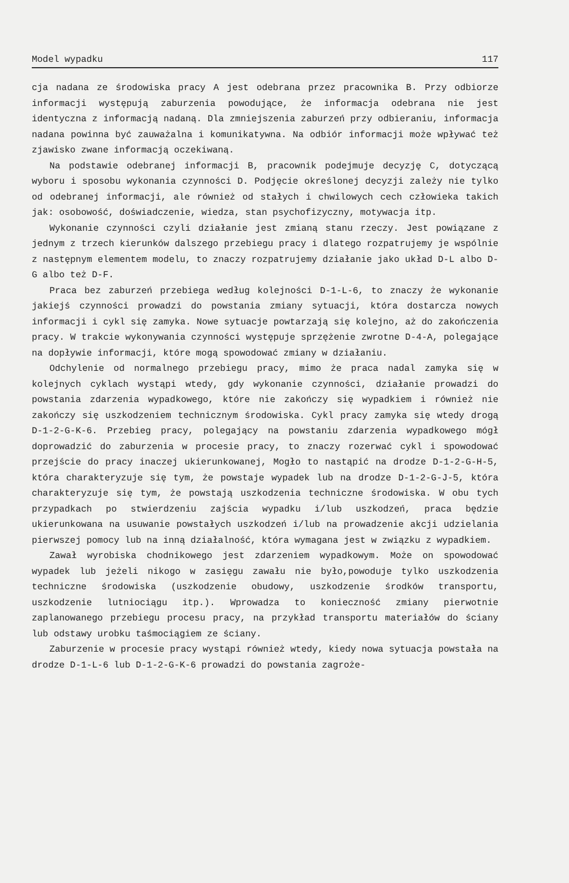Model wypadku 117
cja nadana ze środowiska pracy A jest odebrana przez pracownika B. Przy odbiorze informacji występują zaburzenia powodujące, że informacja odebrana nie jest identyczna z informacją nadaną. Dla zmniejszenia zaburzeń przy odbieraniu, informacja nadana powinna być zauważalna i komunikatywna. Na odbiór informacji może wpływać też zjawisko zwane informacją oczekiwaną.
Na podstawie odebranej informacji B, pracownik podejmuje decyzję C, dotyczącą wyboru i sposobu wykonania czynności D. Podjęcie określonej decyzji zależy nie tylko od odebranej informacji, ale również od stałych i chwilowych cech człowieka takich jak: osobowość, doświadczenie, wiedza, stan psychofizyczny, motywacja itp.
Wykonanie czynności czyli działanie jest zmianą stanu rzeczy. Jest powiązane z jednym z trzech kierunków dalszego przebiegu pracy i dlatego rozpatrujemy je wspólnie z następnym elementem modelu, to znaczy rozpatrujemy działanie jako układ D-L albo D-G albo też D-F.
Praca bez zaburzeń przebiega według kolejności D-1-L-6, to znaczy że wykonanie jakiejś czynności prowadzi do powstania zmiany sytuacji, która dostarcza nowych informacji i cykl się zamyka. Nowe sytuacje powtarzają się kolejno, aż do zakończenia pracy. W trakcie wykonywania czynności występuje sprzężenie zwrotne D-4-A, polegające na dopływie informacji, które mogą spowodować zmiany w działaniu.
Odchylenie od normalnego przebiegu pracy, mimo że praca nadal zamyka się w kolejnych cyklach wystąpi wtedy, gdy wykonanie czynności, działanie prowadzi do powstania zdarzenia wypadkowego, które nie zakończy się wypadkiem i również nie zakończy się uszkodzeniem technicznym środowiska. Cykl pracy zamyka się wtedy drogą D-1-2-G-K-6. Przebieg pracy, polegający na powstaniu zdarzenia wypadkowego mógł doprowadzić do zaburzenia w procesie pracy, to znaczy rozerwać cykl i spowodować przejście do pracy inaczej ukierunkowanej, Mogło to nastąpić na drodze D-1-2-G-H-5, która charakteryzuje się tym, że powstaje wypadek lub na drodze D-1-2-G-J-5, która charakteryzuje się tym, że powstają uszkodzenia techniczne środowiska. W obu tych przypadkach po stwierdzeniu zajścia wypadku i/lub uszkodzeń, praca będzie ukierunkowana na usuwanie powstałych uszkodzeń i/lub na prowadzenie akcji udzielania pierwszej pomocy lub na inną działalność, która wymagana jest w związku z wypadkiem.
Zawał wyrobiska chodnikowego jest zdarzeniem wypadkowym. Może on spowodować wypadek lub jeżeli nikogo w zasięgu zawału nie było,powoduje tylko uszkodzenia techniczne środowiska (uszkodzenie obudowy, uszkodzenie środków transportu, uszkodzenie lutniociągu itp.). Wprowadza to konieczność zmiany pierwotnie zaplanowanego przebiegu procesu pracy, na przykład transportu materiałów do ściany lub odstawy urobku taśmociągiem ze ściany.
Zaburzenie w procesie pracy wystąpi również wtedy, kiedy nowa sytuacja powstała na drodze D-1-L-6 lub D-1-2-G-K-6 prowadzi do powstania zagroże-